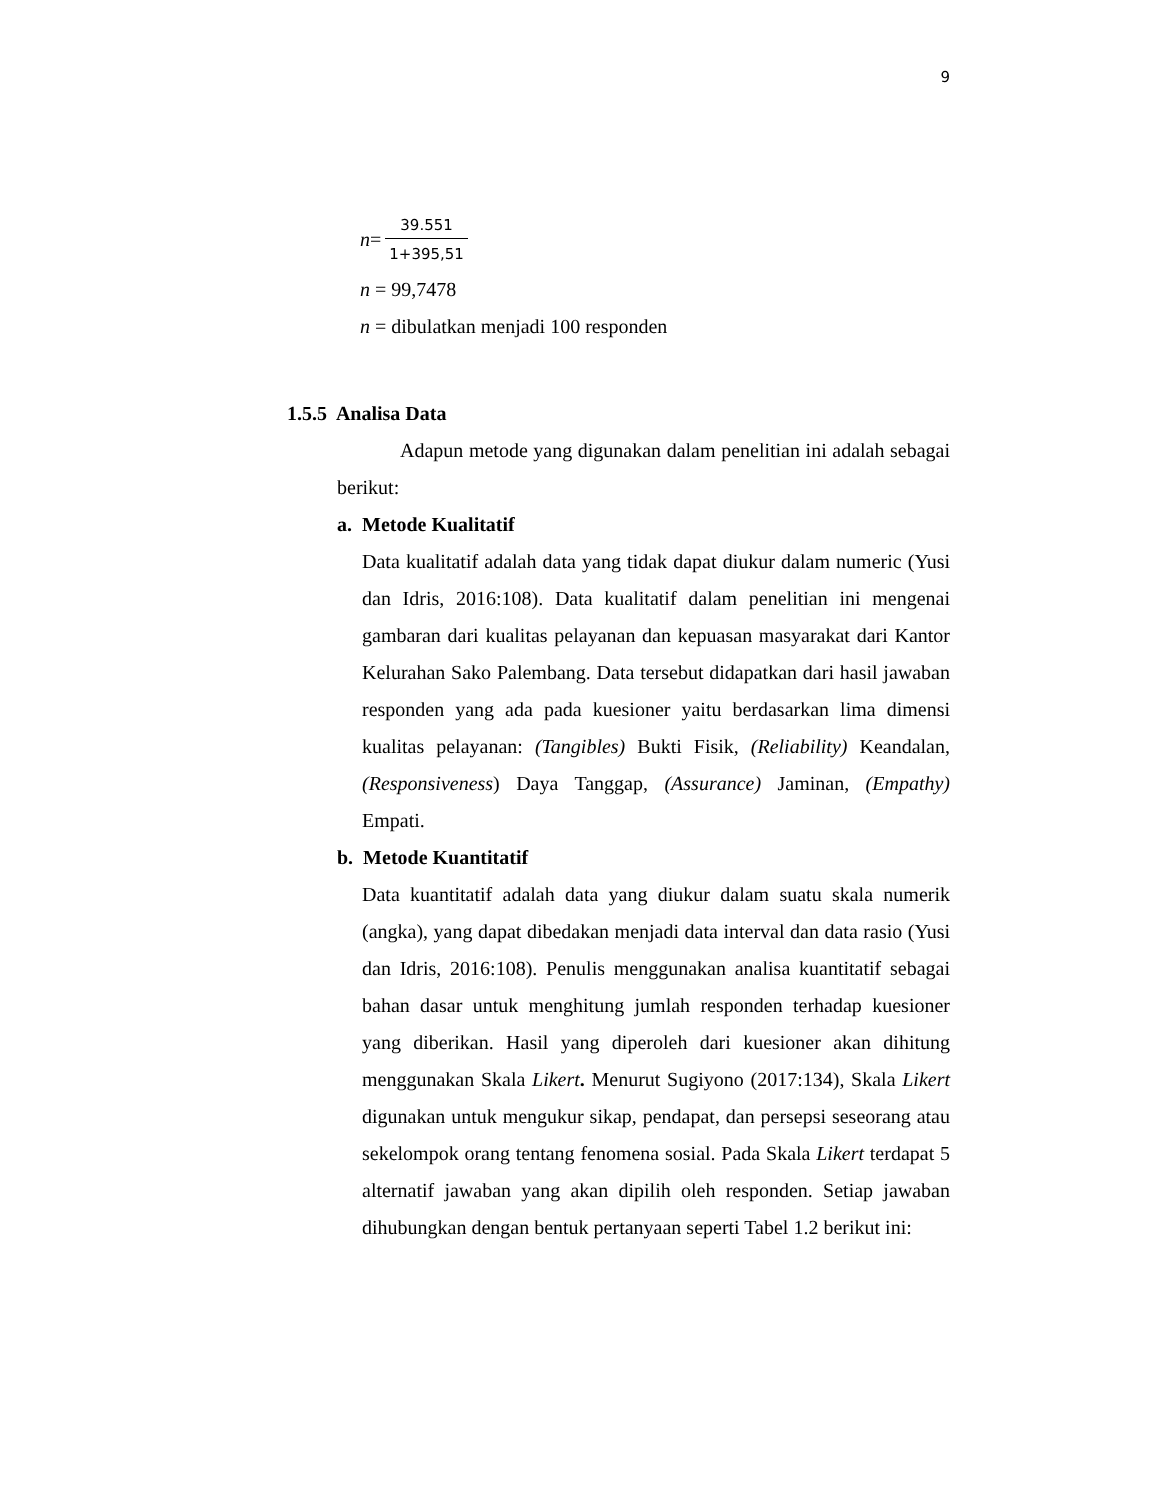9
n = 39.551 1+395,51
n = 99,7478
n = dibulatkan menjadi 100 responden
1.5.5 Analisa Data
Adapun metode yang digunakan dalam penelitian ini adalah sebagai berikut:
a. Metode Kualitatif
Data kualitatif adalah data yang tidak dapat diukur dalam numeric (Yusi dan Idris, 2016:108). Data kualitatif dalam penelitian ini mengenai gambaran dari kualitas pelayanan dan kepuasan masyarakat dari Kantor Kelurahan Sako Palembang. Data tersebut didapatkan dari hasil jawaban responden yang ada pada kuesioner yaitu berdasarkan lima dimensi kualitas pelayanan: (Tangibles) Bukti Fisik, (Reliability) Keandalan, (Responsiveness) Daya Tanggap, (Assurance) Jaminan, (Empathy) Empati.
b. Metode Kuantitatif
Data kuantitatif adalah data yang diukur dalam suatu skala numerik (angka), yang dapat dibedakan menjadi data interval dan data rasio (Yusi dan Idris, 2016:108). Penulis menggunakan analisa kuantitatif sebagai bahan dasar untuk menghitung jumlah responden terhadap kuesioner yang diberikan. Hasil yang diperoleh dari kuesioner akan dihitung menggunakan Skala Likert. Menurut Sugiyono (2017:134), Skala Likert digunakan untuk mengukur sikap, pendapat, dan persepsi seseorang atau sekelompok orang tentang fenomena sosial. Pada Skala Likert terdapat 5 alternatif jawaban yang akan dipilih oleh responden. Setiap jawaban dihubungkan dengan bentuk pertanyaan seperti Tabel 1.2 berikut ini: